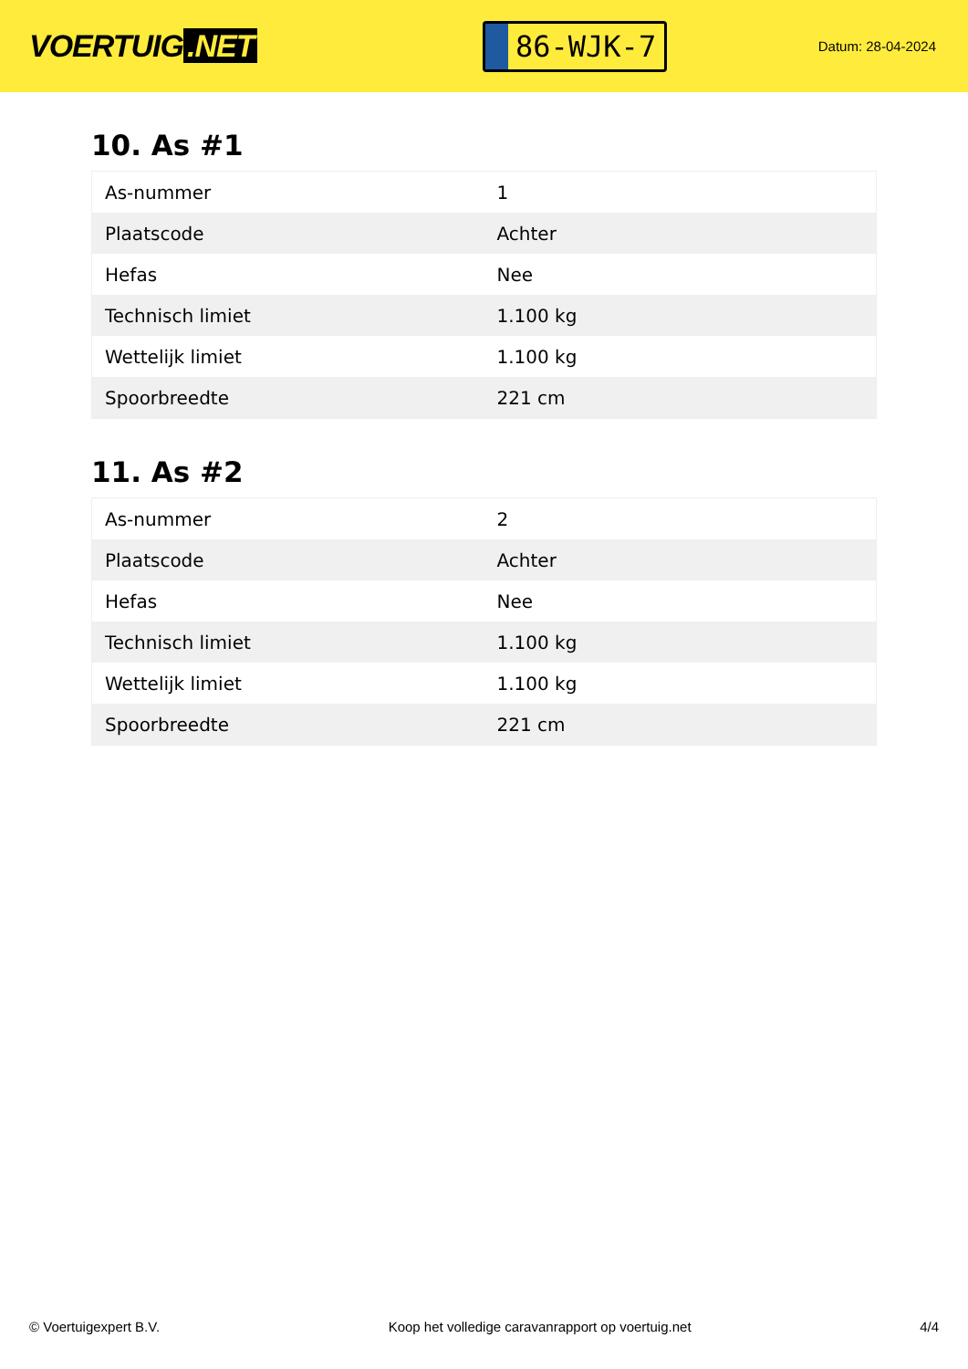VOERTUIG.NET
86-WJK-7
Datum: 28-04-2024
10. As #1
| As-nummer | 1 |
| Plaatscode | Achter |
| Hefas | Nee |
| Technisch limiet | 1.100 kg |
| Wettelijk limiet | 1.100 kg |
| Spoorbreedte | 221 cm |
11. As #2
| As-nummer | 2 |
| Plaatscode | Achter |
| Hefas | Nee |
| Technisch limiet | 1.100 kg |
| Wettelijk limiet | 1.100 kg |
| Spoorbreedte | 221 cm |
© Voertuigexpert B.V. Koop het volledige caravanrapport op voertuig.net 4/4